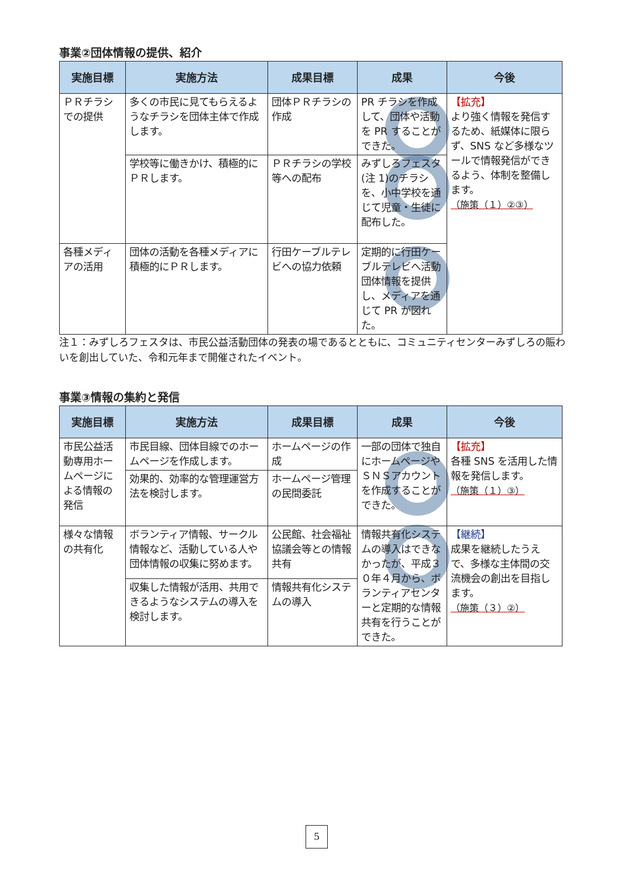事業②団体情報の提供、紹介
| 実施目標 | 実施方法 | 成果目標 | 成果 | 今後 |
| --- | --- | --- | --- | --- |
| ＰＲチラシでの提供 | 多くの市民に見てもらえるようなチラシを団体主体で作成します。 | 団体ＰＲチラシの作成 | PR チラシを作成して、団体や活動を PR することができた。 | 【拡充】 より強く情報を発信するため、紙媒体に限らず、SNS など多様なツールで情報発信ができるよう、体制を整備します。 （施策（１）②③） |
| | 学校等に働きかけ、積極的にＰＲします。 | ＰＲチラシの学校等への配布 | みずしろフェスタ(注 1)のチラシを、小中学校を通じて児童・生徒に配布した。 | |
| 各種メディアの活用 | 団体の活動を各種メディアに積極的にＰＲします。 | 行田ケーブルテレビへの協力依頼 | 定期的に行田ケーブルテレビへ活動団体情報を提供し、メディアを通じて PR が図れた。 | |
注１：みずしろフェスタは、市民公益活動団体の発表の場であるとともに、コミュニティセンターみずしろの賑わいを創出していた、令和元年まで開催されたイベント。
事業③情報の集約と発信
| 実施目標 | 実施方法 | 成果目標 | 成果 | 今後 |
| --- | --- | --- | --- | --- |
| 市民公益活動専用ホームページによる情報の発信 | 市民目線、団体目線でのホームページを作成します。 | ホームページの作成 | 一部の団体で独自にホームページやＳＮＳアカウントを作成することができた。 | 【拡充】 各種 SNS を活用した情報を発信します。 （施策（１）③） |
| | 効果的、効率的な管理運営方法を検討します。 | ホームページ管理の民間委託 | | |
| 様々な情報の共有化 | ボランティア情報、サークル情報など、活動している人や団体情報の収集に努めます。 | 公民館、社会福祉協議会等との情報共有 | 情報共有化システムの導入はできなかったが、平成３０年４月から、ボランティアセンターと定期的な情報共有を行うことができた。 | 【継続】 成果を継続したうえで、多様な主体間の交流機会の創出を目指します。 （施策（３）②） |
| | 収集した情報が活用、共用できるようなシステムの導入を検討します。 | 情報共有化システムの導入 | | |
5